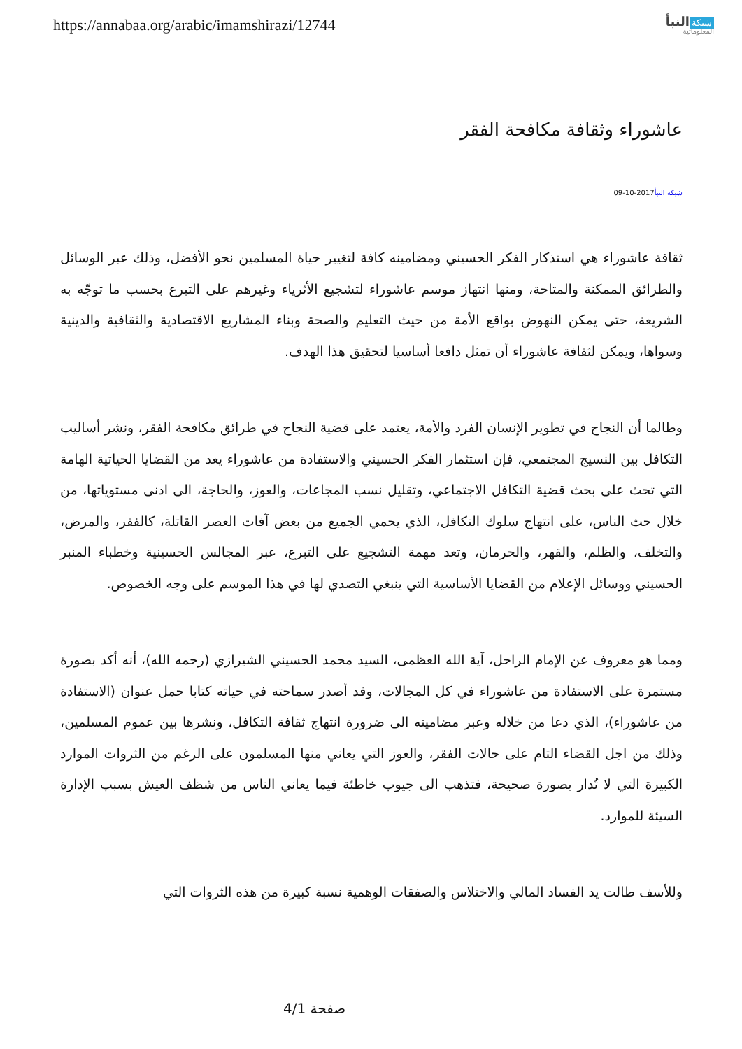https://annabaa.org/arabic/imamshirazi/12744
شبكة النبأ
المعلوماتية
عاشوراء وثقافة مكافحة الفقر
شبكة النبأ2017-10-09
ثقافة عاشوراء هي استذكار الفكر الحسيني ومضامينه كافة لتغيير حياة المسلمين نحو الأفضل، وذلك عبر الوسائل والطرائق الممكنة والمتاحة، ومنها انتهاز موسم عاشوراء لتشجيع الأثرياء وغيرهم على التبرع بحسب ما توجّه به الشريعة، حتى يمكن النهوض بواقع الأمة من حيث التعليم والصحة وبناء المشاريع الاقتصادية والثقافية والدينية وسواها، ويمكن لثقافة عاشوراء أن تمثل دافعا أساسيا لتحقيق هذا الهدف.
وطالما أن النجاح في تطوير الإنسان الفرد والأمة، يعتمد على قضية النجاح في طرائق مكافحة الفقر، ونشر أساليب التكافل بين النسيج المجتمعي، فإن استثمار الفكر الحسيني والاستفادة من عاشوراء يعد من القضايا الحياتية الهامة التي تحث على بحث قضية التكافل الاجتماعي، وتقليل نسب المجاعات، والعوز، والحاجة، الى ادنى مستوياتها، من خلال حث الناس، على انتهاج سلوك التكافل، الذي يحمي الجميع من بعض آفات العصر القاتلة، كالفقر، والمرض، والتخلف، والظلم، والقهر، والحرمان، وتعد مهمة التشجيع على التبرع، عبر المجالس الحسينية وخطباء المنبر الحسيني ووسائل الإعلام من القضايا الأساسية التي ينبغي التصدي لها في هذا الموسم على وجه الخصوص.
ومما هو معروف عن الإمام الراحل، آية الله العظمى، السيد محمد الحسيني الشيرازي (رحمه الله)، أنه أكد بصورة مستمرة على الاستفادة من عاشوراء في كل المجالات، وقد أصدر سماحته في حياته كتابا حمل عنوان (الاستفادة من عاشوراء)، الذي دعا من خلاله وعبر مضامينه الى ضرورة انتهاج ثقافة التكافل، ونشرها بين عموم المسلمين، وذلك من اجل القضاء التام على حالات الفقر، والعوز التي يعاني منها المسلمون على الرغم من الثروات الموارد الكبيرة التي لا تُدار بصورة صحيحة، فتذهب الى جيوب خاطئة فيما يعاني الناس من شظف العيش بسبب الإدارة السيئة للموارد.
وللأسف طالت يد الفساد المالي والاختلاس والصفقات الوهمية نسبة كبيرة من هذه الثروات التي
صفحة 4/1